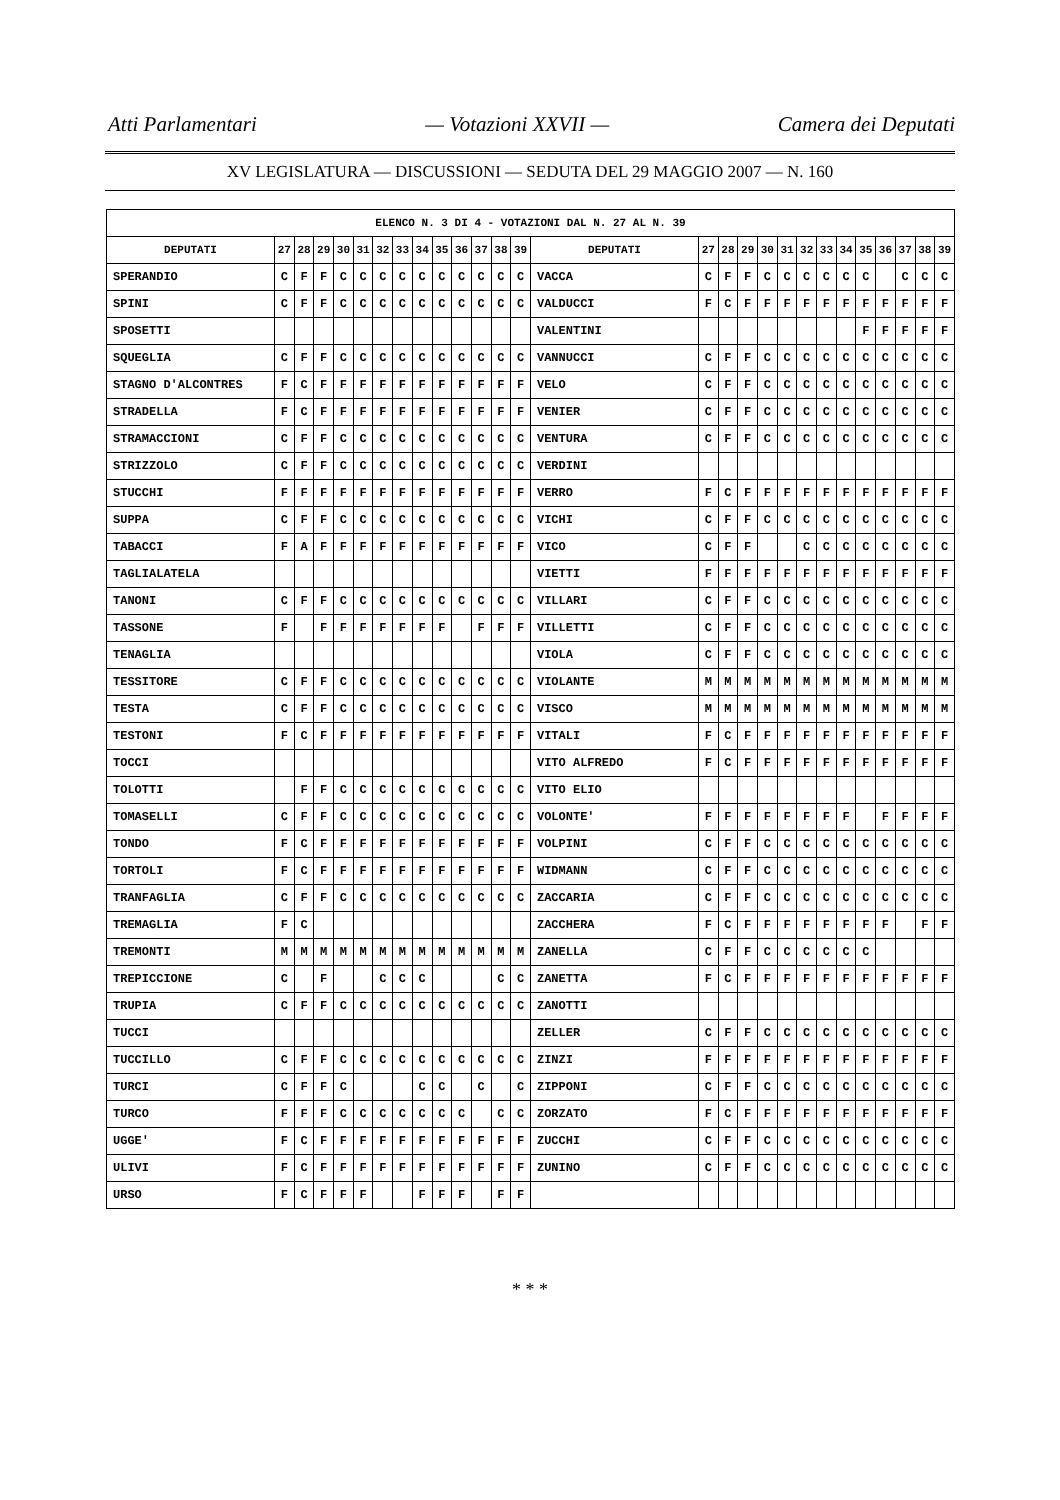Atti Parlamentari — Votazioni XXVII — Camera dei Deputati
XV LEGISLATURA — DISCUSSIONI — SEDUTA DEL 29 MAGGIO 2007 — N. 160
| ELENCO N. 3 DI 4 - VOTAZIONI DAL N. 27 AL N. 39 | | | | | | | | | | | | | | | | | | | | | | | | | | | |
| --- | --- | --- | --- | --- | --- | --- | --- | --- | --- | --- | --- | --- | --- | --- | --- | --- | --- | --- | --- | --- | --- | --- | --- | --- | --- | --- | --- |
| DEPUTATI | 27 | 28 | 29 | 30 | 31 | 32 | 33 | 34 | 35 | 36 | 37 | 38 | 39 | DEPUTATI | 27 | 28 | 29 | 30 | 31 | 32 | 33 | 34 | 35 | 36 | 37 | 38 | 39 |
| SPERANDIO | C | F | F | C | C | C | C | C | C | C | C | C | C | VACCA | C | F | F | C | C | C | C | C | C | | C | C | C |
| SPINI | C | F | F | C | C | C | C | C | C | C | C | C | C | VALDUCCI | F | C | F | F | F | F | F | F | F | F | F | F | F |
| SPOSETTI | | | | | | | | | | | | | | VALENTINI | | | | | | | | | F | F | F | F | F |
| SQUEGLIA | C | F | F | C | C | C | C | C | C | C | C | C | C | VANNUCCI | C | F | F | C | C | C | C | C | C | C | C | C | C |
| STAGNO D'ALCONTRES | F | C | F | F | F | F | F | F | F | F | F | F | F | VELO | C | F | F | C | C | C | C | C | C | C | C | C | C |
| STRADELLA | F | C | F | F | F | F | F | F | F | F | F | F | F | VENIER | C | F | F | C | C | C | C | C | C | C | C | C | C |
| STRAMACCIONI | C | F | F | C | C | C | C | C | C | C | C | C | C | VENTURA | C | F | F | C | C | C | C | C | C | C | C | C | C |
| STRIZZOLO | C | F | F | C | C | C | C | C | C | C | C | C | C | VERDINI | | | | | | | | | | | | | |
| STUCCHI | F | F | F | F | F | F | F | F | F | F | F | F | F | VERRO | F | C | F | F | F | F | F | F | F | F | F | F | F |
| SUPPA | C | F | F | C | C | C | C | C | C | C | C | C | C | VICHI | C | F | F | C | C | C | C | C | C | C | C | C | C |
| TABACCI | F | A | F | F | F | F | F | F | F | F | F | F | F | VICO | C | F | F | | | C | C | C | C | C | C | C | C |
| TAGLIALATELA | | | | | | | | | | | | | | VIETTI | F | F | F | F | F | F | F | F | F | F | F | F | F |
| TANONI | C | F | F | C | C | C | C | C | C | C | C | C | C | VILLARI | C | F | F | C | C | C | C | C | C | C | C | C | C |
| TASSONE | F | | F | F | F | F | F | F | F | | F | F | F | VILLETTI | C | F | F | C | C | C | C | C | C | C | C | C | C |
| TENAGLIA | | | | | | | | | | | | | | VIOLA | C | F | F | C | C | C | C | C | C | C | C | C | C |
| TESSITORE | C | F | F | C | C | C | C | C | C | C | C | C | C | VIOLANTE | M | M | M | M | M | M | M | M | M | M | M | M | M |
| TESTA | C | F | F | C | C | C | C | C | C | C | C | C | C | VISCO | M | M | M | M | M | M | M | M | M | M | M | M | M |
| TESTONI | F | C | F | F | F | F | F | F | F | F | F | F | F | VITALI | F | C | F | F | F | F | F | F | F | F | F | F | F |
| TOCCI | | | | | | | | | | | | | | VITO ALFREDO | F | C | F | F | F | F | F | F | F | F | F | F | F |
| TOLOTTI | | F | F | C | C | C | C | C | C | C | C | C | C | VITO ELIO | | | | | | | | | | | | | |
| TOMASELLI | C | F | F | C | C | C | C | C | C | C | C | C | C | VOLONTE' | F | F | F | F | F | F | F | F | | F | F | F | F |
| TONDO | F | C | F | F | F | F | F | F | F | F | F | F | F | VOLPINI | C | F | F | C | C | C | C | C | C | C | C | C | C |
| TORTOLI | F | C | F | F | F | F | F | F | F | F | F | F | F | WIDMANN | C | F | F | C | C | C | C | C | C | C | C | C | C |
| TRANFAGLIA | C | F | F | C | C | C | C | C | C | C | C | C | C | ZACCARIA | C | F | F | C | C | C | C | C | C | C | C | C | C |
| TREMAGLIA | F | C | | | | | | | | | | | | ZACCHERA | F | C | F | F | F | F | F | F | F | F | | F | F |
| TREMONTI | M | M | M | M | M | M | M | M | M | M | M | M | M | ZANELLA | C | F | F | C | C | C | C | C | C | | | | |
| TREPICCIONE | C | | F | | | C | C | C | | | | C | C | ZANETTA | F | C | F | F | F | F | F | F | F | F | F | F | F |
| TRUPIA | C | F | F | C | C | C | C | C | C | C | C | C | C | ZANOTTI | | | | | | | | | | | | | |
| TUCCI | | | | | | | | | | | | | | ZELLER | C | F | F | C | C | C | C | C | C | C | C | C | C |
| TUCCILLO | C | F | F | C | C | C | C | C | C | C | C | C | C | ZINZI | F | F | F | F | F | F | F | F | F | F | F | F | F |
| TURCI | C | F | F | C | | | | C | C | | C | | C | ZIPPONI | C | F | F | C | C | C | C | C | C | C | C | C | C |
| TURCO | F | F | F | C | C | C | C | C | C | C | | C | C | ZORZATO | F | C | F | F | F | F | F | F | F | F | F | F | F |
| UGGE' | F | C | F | F | F | F | F | F | F | F | F | F | F | ZUCCHI | C | F | F | C | C | C | C | C | C | C | C | C | C |
| ULIVI | F | C | F | F | F | F | F | F | F | F | F | F | F | ZUNINO | C | F | F | C | C | C | C | C | C | C | C | C | C |
| URSO | F | C | F | F | F | | | F | F | F | | F | F | | | | | | | | | | | | | | |
* * *